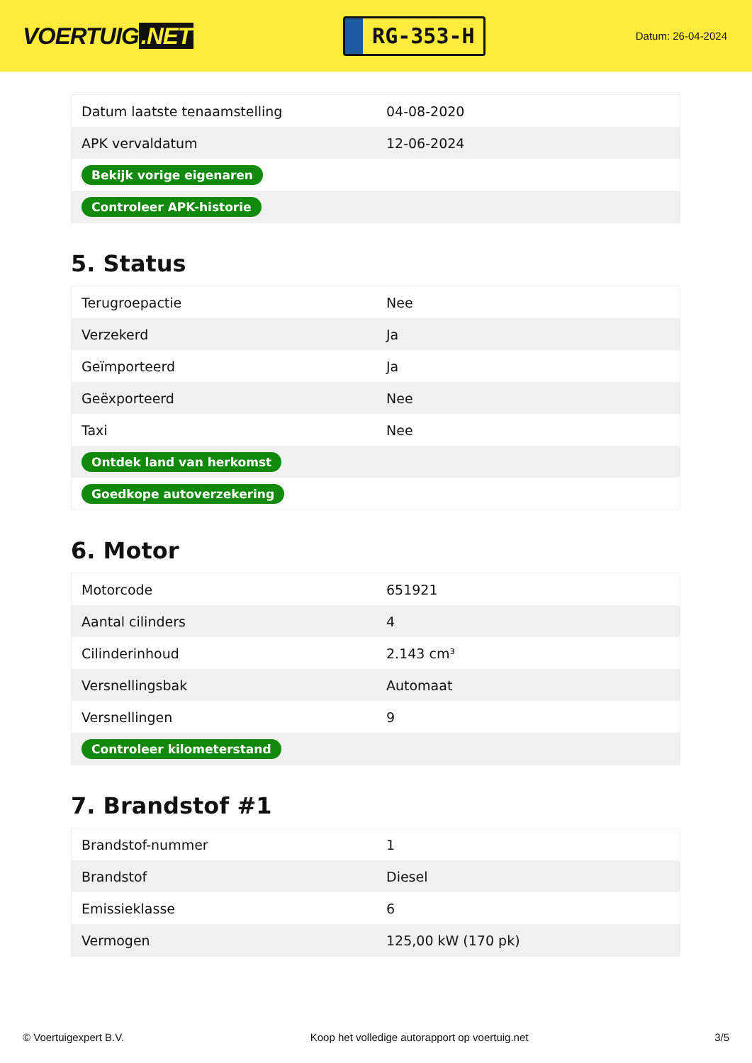VOERTUIG.NET
RG-353-H
Datum: 26-04-2024
| Datum laatste tenaamstelling | 04-08-2020 |
| APK vervaldatum | 12-06-2024 |
| Bekijk vorige eigenaren | |
| Controleer APK-historie | |
5. Status
| Terugroepactie | Nee |
| Verzekerd | Ja |
| Geïmporteerd | Ja |
| Geëxporteerd | Nee |
| Taxi | Nee |
| Ontdek land van herkomst | |
| Goedkope autoverzekering | |
6. Motor
| Motorcode | 651921 |
| Aantal cilinders | 4 |
| Cilinderinhoud | 2.143 cm³ |
| Versnellingsbak | Automaat |
| Versnellingen | 9 |
| Controleer kilometerstand | |
7. Brandstof #1
| Brandstof-nummer | 1 |
| Brandstof | Diesel |
| Emissieklasse | 6 |
| Vermogen | 125,00 kW (170 pk) |
© Voertuigexpert B.V. Koop het volledige autorapport op voertuig.net 3/5